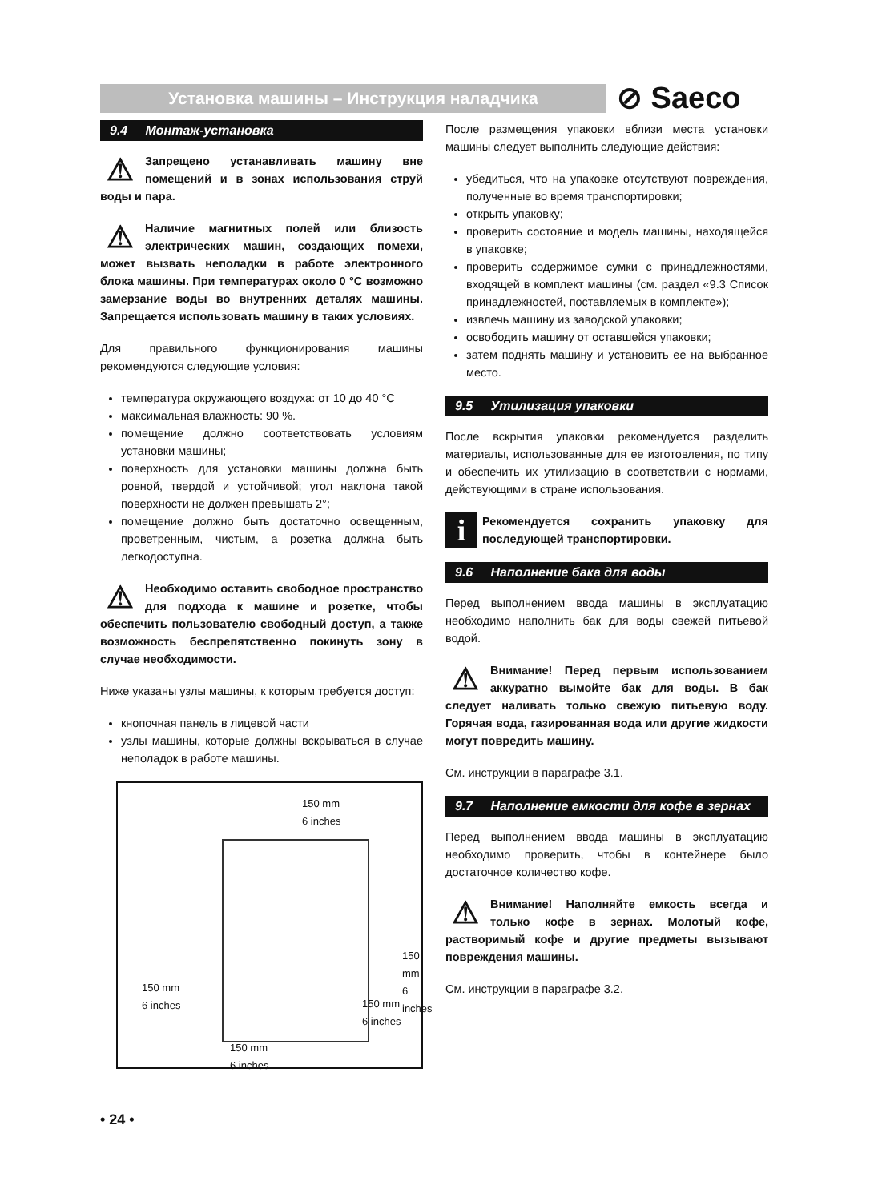Установка машины – Инструкция наладчика ⊘ Saeco
9.4 Монтаж-установка
⚠ Запрещено устанавливать машину вне помещений и в зонах использования струй воды и пара.
⚠ Наличие магнитных полей или близость электрических машин, создающих помехи, может вызвать неполадки в работе электронного блока машины. При температурах около 0 °C возможно замерзание воды во внутренних деталях машины. Запрещается использовать машину в таких условиях.
Для правильного функционирования машины рекомендуются следующие условия:
температура окружающего воздуха: от 10 до 40 °C
максимальная влажность: 90 %.
помещение должно соответствовать условиям установки машины;
поверхность для установки машины должна быть ровной, твердой и устойчивой; угол наклона такой поверхности не должен превышать 2°;
помещение должно быть достаточно освещенным, проветренным, чистым, а розетка должна быть легкодоступна.
⚠ Необходимо оставить свободное пространство для подхода к машине и розетке, чтобы обеспечить пользователю свободный доступ, а также возможность беспрепятственно покинуть зону в случае необходимости.
Ниже указаны узлы машины, к которым требуется доступ:
кнопочная панель в лицевой части
узлы машины, которые должны вскрываться в случае неполадок в работе машины.
150 mm
6 inches
150 mm
6 inches
150 mm
6 inches
150 mm
6 inches
150 mm
6 inches
После размещения упаковки вблизи места установки машины следует выполнить следующие действия:
убедиться, что на упаковке отсутствуют повреждения, полученные во время транспортировки;
открыть упаковку;
проверить состояние и модель машины, находящейся в упаковке;
проверить содержимое сумки с принадлежностями, входящей в комплект машины (см. раздел «9.3 Список принадлежностей, поставляемых в комплекте»);
извлечь машину из заводской упаковки;
освободить машину от оставшейся упаковки;
затем поднять машину и установить ее на выбранное место.
9.5 Утилизация упаковки
После вскрытия упаковки рекомендуется разделить материалы, использованные для ее изготовления, по типу и обеспечить их утилизацию в соответствии с нормами, действующими в стране использования.
i Рекомендуется сохранить упаковку для последующей транспортировки.
9.6 Наполнение бака для воды
Перед выполнением ввода машины в эксплуатацию необходимо наполнить бак для воды свежей питьевой водой.
⚠ Внимание! Перед первым использованием аккуратно вымойте бак для воды. В бак следует наливать только свежую питьевую воду. Горячая вода, газированная вода или другие жидкости могут повредить машину.
См. инструкции в параграфе 3.1.
9.7 Наполнение емкости для кофе в зернах
Перед выполнением ввода машины в эксплуатацию необходимо проверить, чтобы в контейнере было достаточное количество кофе.
⚠ Внимание! Наполняйте емкость всегда и только кофе в зернах. Молотый кофе, растворимый кофе и другие предметы вызывают повреждения машины.
См. инструкции в параграфе 3.2.
• 24 •